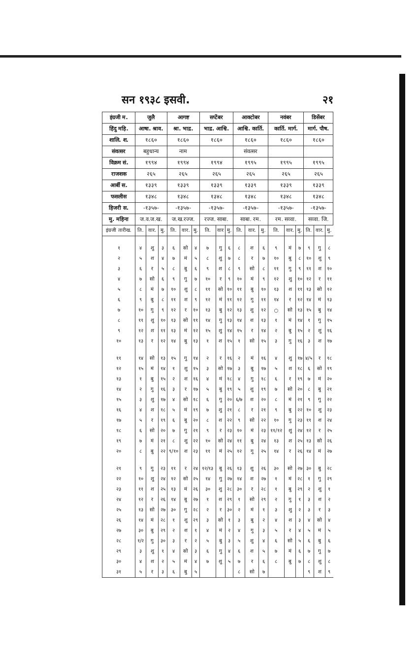सन १९३८ इसवी. २१
| इंग्रजी म. | जुलै | | | आगष्ट | | | सप्टेंबर | | | आक्टोबर | | | नवंबर | | | डिसेंबर | | |
| --- | --- | --- | --- | --- | --- | --- | --- | --- | --- | --- | --- | --- | --- | --- | --- | --- | --- | --- |
| हिंदु महि. | आषा. श्राव. | | | श्रा. भाद्र. | | | भाद्र. आश्वि. | | | आश्वि. कार्ति. | | | कार्ति. मार्ग. | | | मार्ग. पौष. | | |
| शालि. श. | १८६० | | | १८६० | | | १८६० | | | १८६० | | | १८६० | | | १८६० | | |
| संवत्सर | बहुधान्य | | | नाम | | | | | | संवत्सर | | | | | | | | |
| विक्रम सं. | १९९४ | | | १९९४ | | | १९९४ | | | १९९५ | | | १९९५ | | | १९९५ | | |
| राजशक | २६५ | | | २६५ | | | २६५ | | | २६५ | | | २६५ | | | २६५ | | |
| आर्बी स. | १३३९ | | | १३३९ | | | १३३९ | | | १३३९ | | | १३३९ | | | १३३९ | | |
| फसलीस | १३४८ | | | १३४८ | | | १३४८ | | | १३४८ | | | १३४८ | | | १३४८ | | |
| हिजरी स. | -१३५७- | | | -१३५७- | | | -१३५७- | | | -१३५७- | | | -१३५७- | | | -१३५७- | | |
| मु. महिना | ज.व.ज.ख. | | | ज.ख.रज्ज. | | | रज्ज. साबा. | | | साबा. रम. | | | रम. सव्वा. | | | सव्वा. जि. | | |
| इंग्रजी तारीख. | ति. | वार. | मु. | ति. | वार. | मु. | ति. | वार | मु. | ति. | वार. | मु. | ति. | वार. | मु. | ति. | वार. | मु. |
| १ | ४ | शु | ३ | ६ | सो | ४ | ७ | गु | ६ | ८ | श | ६ | ९ | मं | ७ | ९ | गु | ८ |
| २ | ५ | श | ४ | ७ | मं | ५ | ८ | शु | ७ | ८ | र | ७ | १० | बु | ८ | १० | शु | ९ |
| ३ | ६ | र | ५ | ८ | बु | ६ | ९ | श | ८ | ९ | सो | ८ | ११ | गु | ९ | ११ | श | १० |
| ४ | ७ | सो | ६ | ९ | गु | ७ | १० | र | ९ | १० | मं | ९ | १२ | शु | १० | १२ | र | ११ |
| ५ | ८ | मं | ७ | १० | शु | ८ | ११ | सो | १० | ११ | बु | १० | १३ | श | ११ | १३ | सो | १२ |
| ६ | ९ | बु | ८ | ११ | श | ९ | १२ | मं | ११ | १२ | गु | ११ | १४ | र | १२ | १४ | मं | १३ |
| ७ | १० | गु | ९ | १२ | र | १० | १३ | बु | १२ | १३ | शु | १२ | ○ | सो | १३ | १५ | बु | १४ |
| ८ | ११ | शु | १० | १३ | सो | ११ | १४ | गु | १३ | १४ | श | १३ | १ | मं | १४ | १ | गु | १५ |
| ९ | १२ | श | ११ | १३ | मं | १२ | १५ | शु | १४ | १५ | र | १४ | २ | बु | १५ | २ | शु | १६ |
| १० | १३ | र | १२ | १४ | बु | १३ | १ | श | १५ | १ | सो | १५ | ३ | गु | १६ | ३ | श | १७ |
| ११ | १४ | सो | १३ | १५ | गु | १४ | २ | र | १६ | २ | मं | १६ | ४ | शु | १७ | ४/५ | र | १८ |
| १२ | १५ | मं | १४ | १ | शु | १५ | ३ | सो | १७ | ३ | बु | १७ | ५ | श | १८ | ६ | सो | १९ |
| १३ | १ | बु | १५ | २ | श | १६ | ४ | मं | १८ | ४ | गु | १८ | ६ | र | १९ | ७ | मं | २० |
| १४ | २ | गु | १६ | ३ | र | १७ | ५ | बु | १९ | ५ | शु | १९ | ७ | सो | २० | ८ | बु | २१ |
| १५ | ३ | शु | १७ | ४ | सो | १८ | ६ | गु | २० | ६/७ | श | २० | ८ | मं | २१ | ९ | गु | २२ |
| १६ | ४ | श | १८ | ५ | मं | १९ | ७ | शु | २१ | ८ | र | २१ | ९ | बु | २२ | १० | शु | २३ |
| १७ | ५ | र | १९ | ६ | बु | २० | ८ | श | २२ | ९ | सो | २२ | १० | गु | २३ | ११ | श | २४ |
| १८ | ६ | सो | २० | ७ | गु | २१ | ९ | र | २३ | १० | मं | २३ | ११/१२ | शु | २४ | १२ | र | २५ |
| १९ | ७ | मं | २१ | ८ | शु | २२ | १० | सो | २४ | ११ | बु | २४ | १३ | श | २५ | १३ | सो | २६ |
| २० | ८ | बु | २२ | ९/१० | श | २३ | ११ | मं | २५ | १२ | गु | २५ | १४ | र | २६ | १४ | मं | २७ |
| २१ | ९ | गु | २३ | ११ | र | २४ | १२/१३ | बु | २६ | १३ | शु | २६ | ३० | सो | २७ | ३० | बु | २८ |
| २२ | १० | शु | २४ | १२ | सो | २५ | १४ | गु | २७ | १४ | श | २७ | १ | मं | २८ | १ | गु | २९ |
| २३ | ११ | श | २५ | १३ | मं | २६ | ३० | शु | २८ | ३० | र | २८ | १ | बु | २९ | २ | शु | १ |
| २४ | १२ | र | २६ | १४ | बु | २७ | १ | श | २९ | १ | सो | २९ | २ | गु | १ | ३ | श | २ |
| २५ | १३ | सो | २७ | ३० | गु | २८ | २ | र | ३० | २ | मं | १ | ३ | शु | २ | ३ | र | ३ |
| २६ | १४ | मं | २८ | १ | शु | २९ | ३ | सो | १ | ३ | बु | २ | ४ | श | ३ | ४ | सो | ४ |
| २७ | ३० | बु | २९ | २ | श | १ | ४ | मं | २ | ४ | गु | ३ | ५ | र | ४ | ५ | मं | ५ |
| २८ | १/२ | गु | ३० | ३ | र | २ | ५ | बु | ३ | ५ | शु | ४ | ६ | सो | ५ | ६ | बु | ६ |
| २९ | ३ | शु | १ | ४ | सो | ३ | ६ | गु | ४ | ६ | श | ५ | ७ | मं | ६ | ७ | गु | ७ |
| ३० | ४ | श | २ | ५ | मं | ४ | ७ | शु | ५ | ७ | र | ६ | ८ | बु | ७ | ८ | शु | ८ |
| ३१ | ५ | र | ३ | ६ | बु | ५ | | | | ८ | सो | ७ | | | | ९ | श | ९ |